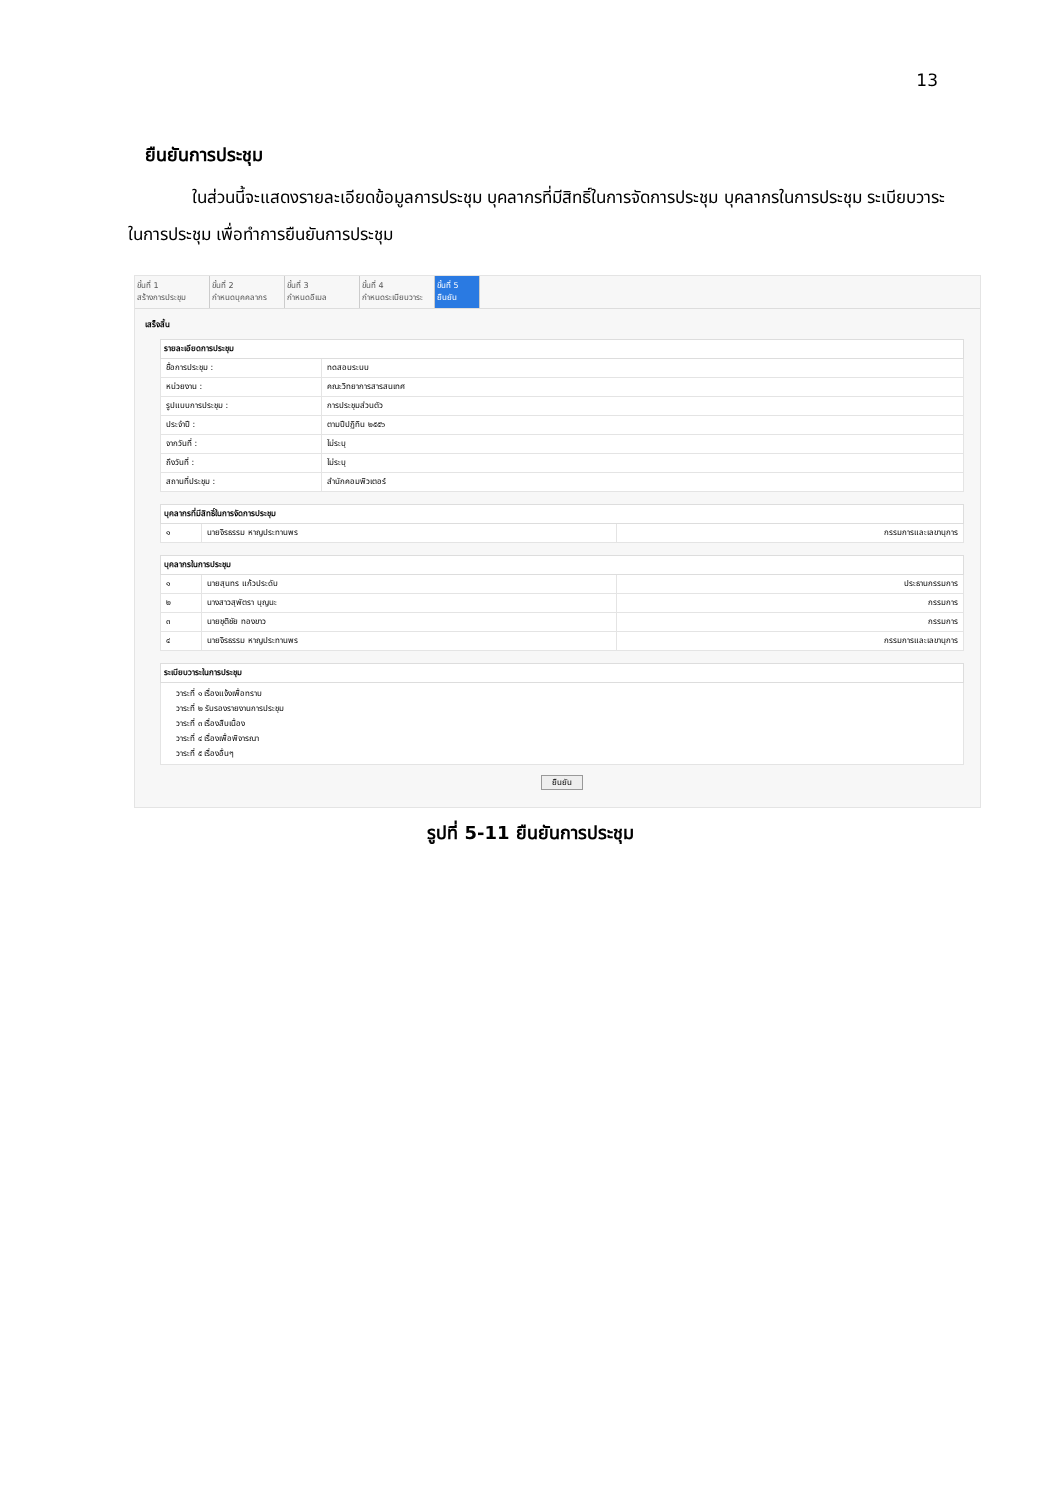13
ยืนยันการประชุม
ในส่วนนี้จะแสดงรายละเอียดข้อมูลการประชุม บุคลากรที่มีสิทธิ์ในการจัดการประชุม บุคลากรในการประชุม ระเบียบวาระในการประชุม เพื่อทำการยืนยันการประชุม
ขั้นที่ 1
สร้างการประชุม
ขั้นที่ 2
กำหนดบุคคลากร
ขั้นที่ 3
กำหนดอีเมล
ขั้นที่ 4
กำหนดระเบียบวาระ
ขั้นที่ 5
ยืนยัน
เสร็จสิ้น
| รายละเอียดการประชุม | |
| --- | --- |
| ชื่อการประชุม : | ทดสอบระบบ |
| หน่วยงาน : | คณะวิทยาการสารสนเทศ |
| รูปแบบการประชุม : | การประชุมส่วนตัว |
| ประจำปี : | ตามปีปฏิทิน ๒๕๕๖ |
| จากวันที่ : | ไม่ระบุ |
| ถึงวันที่ : | ไม่ระบุ |
| สถานที่ประชุม : | สำนักคอมพิวเตอร์ |
| บุคลากรที่มีสิทธิ์ในการจัดการประชุม | | |
| --- | --- | --- |
| ๑ | นายจิรธรรม หาญประทานพร | กรรมการและเลขานุการ |
| บุคลากรในการประชุม | | |
| --- | --- | --- |
| ๑ | นายสุนทร แก้วประดับ | ประธานกรรมการ |
| ๒ | นางสาวสุพัตรา บุญนะ | กรรมการ |
| ๓ | นายชุติชัย ทองขาว | กรรมการ |
| ๔ | นายจิรธรรม หาญประทานพร | กรรมการและเลขานุการ |
| ระเบียบวาระในการประชุม |
| --- |
| วาระที่ ๑ เรื่องแจ้งเพื่อทราบ วาระที่ ๒ รับรองรายงานการประชุม วาระที่ ๓ เรื่องสืบเนื่อง วาระที่ ๔ เรื่องเพื่อพิจารณา วาระที่ ๕ เรื่องอื่นๆ |
ยืนยัน
รูปที่ 5-11 ยืนยันการประชุม